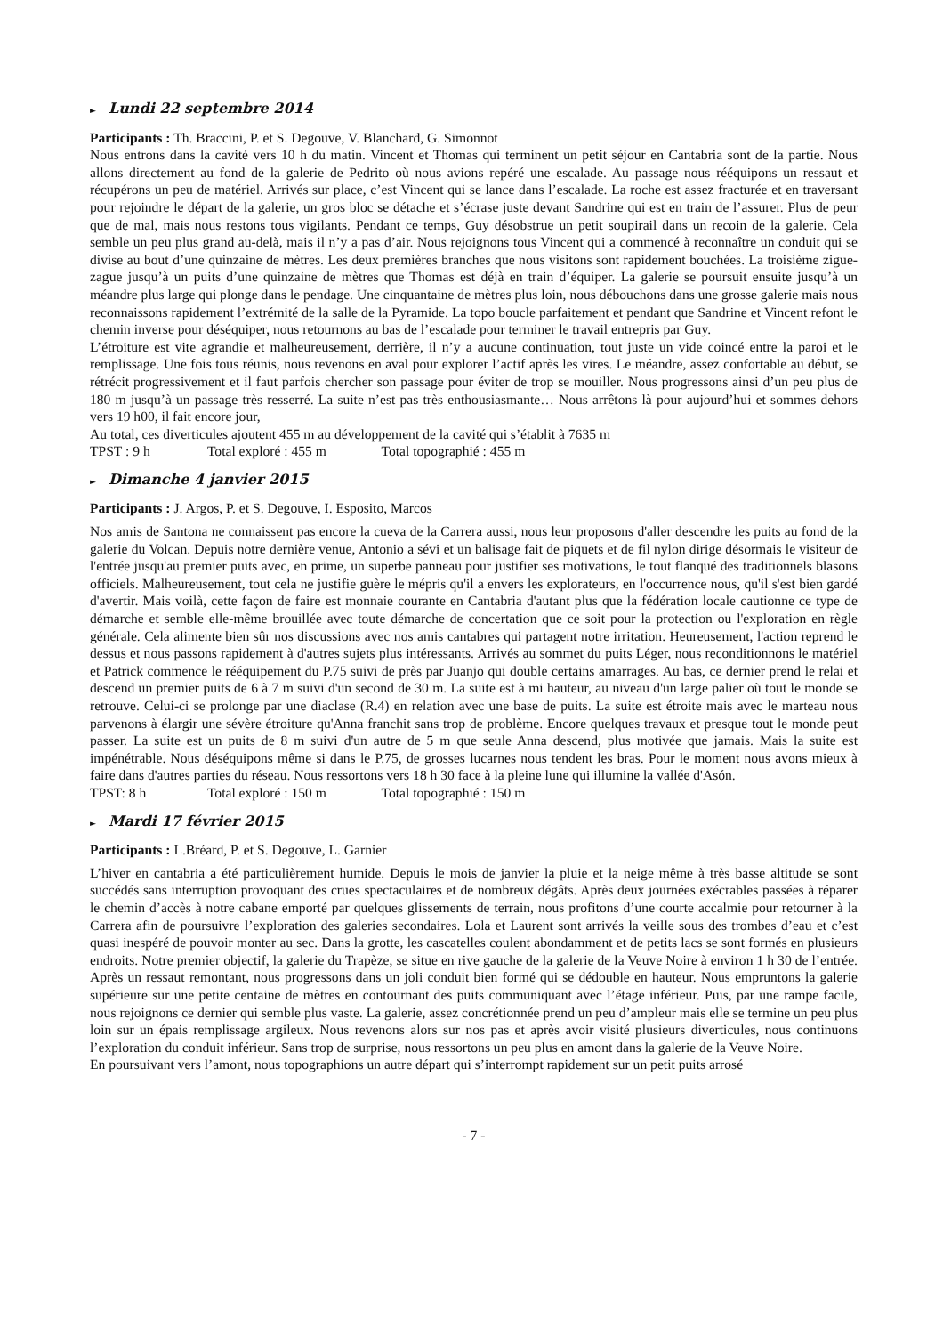► Lundi 22 septembre 2014
Participants : Th. Braccini, P. et S. Degouve, V. Blanchard, G. Simonnot
Nous entrons dans la cavité vers 10 h du matin. Vincent et Thomas qui terminent un petit séjour en Cantabria sont de la partie. Nous allons directement au fond de la galerie de Pedrito où nous avions repéré une escalade. Au passage nous rééquipons un ressaut et récupérons un peu de matériel. Arrivés sur place, c’est Vincent qui se lance dans l’escalade. La roche est assez fracturée et en traversant pour rejoindre le départ de la galerie, un gros bloc se détache et s’écrase juste devant Sandrine qui est en train de l’assurer. Plus de peur que de mal, mais nous restons tous vigilants. Pendant ce temps, Guy désobstrue un petit soupirail dans un recoin de la galerie. Cela semble un peu plus grand au-delà, mais il n’y a pas d’air. Nous rejoignons tous Vincent qui a commencé à reconnaître un conduit qui se divise au bout d’une quinzaine de mètres. Les deux premières branches que nous visitons sont rapidement bouchées. La troisième zigue-zague jusqu’à un puits d’une quinzaine de mètres que Thomas est déjà en train d’équiper. La galerie se poursuit ensuite jusqu’à un méandre plus large qui plonge dans le pendage. Une cinquantaine de mètres plus loin, nous débouchons dans une grosse galerie mais nous reconnaissons rapidement l’extrémité de la salle de la Pyramide. La topo boucle parfaitement et pendant que Sandrine et Vincent refont le chemin inverse pour déséquiper, nous retournons au bas de l’escalade pour terminer le travail entrepris par Guy.
L’étroiture est vite agrandie et malheureusement, derrière, il n’y a aucune continuation, tout juste un vide coincé entre la paroi et le remplissage. Une fois tous réunis, nous revenons en aval pour explorer l’actif après les vires. Le méandre, assez confortable au début, se rétrécit progressivement et il faut parfois chercher son passage pour éviter de trop se mouiller. Nous progressons ainsi d’un peu plus de 180 m jusqu’à un passage très resserré. La suite n’est pas très enthousiasmante… Nous arrêtons là pour aujourd’hui et sommes dehors vers 19 h00, il fait encore jour,
Au total, ces diverticules ajoutent 455 m au développement de la cavité qui s’établit à 7635 m
TPST : 9 h Total exploré : 455 m Total topographié : 455 m
► Dimanche 4 janvier 2015
Participants : J. Argos, P. et S. Degouve, I. Esposito, Marcos
Nos amis de Santona ne connaissent pas encore la cueva de la Carrera aussi, nous leur proposons d'aller descendre les puits au fond de la galerie du Volcan. Depuis notre dernière venue, Antonio a sévi et un balisage fait de piquets et de fil nylon dirige désormais le visiteur de l'entrée jusqu'au premier puits avec, en prime, un superbe panneau pour justifier ses motivations, le tout flanqué des traditionnels blasons officiels. Malheureusement, tout cela ne justifie guère le mépris qu'il a envers les explorateurs, en l'occurrence nous, qu'il s'est bien gardé d'avertir. Mais voilà, cette façon de faire est monnaie courante en Cantabria d'autant plus que la fédération locale cautionne ce type de démarche et semble elle-même brouillée avec toute démarche de concertation que ce soit pour la protection ou l'exploration en règle générale. Cela alimente bien sûr nos discussions avec nos amis cantabres qui partagent notre irritation. Heureusement, l'action reprend le dessus et nous passons rapidement à d'autres sujets plus intéressants. Arrivés au sommet du puits Léger, nous reconditionnons le matériel et Patrick commence le rééquipement du P.75 suivi de près par Juanjo qui double certains amarrages. Au bas, ce dernier prend le relai et descend un premier puits de 6 à 7 m suivi d'un second de 30 m. La suite est à mi hauteur, au niveau d'un large palier où tout le monde se retrouve. Celui-ci se prolonge par une diaclase (R.4) en relation avec une base de puits. La suite est étroite mais avec le marteau nous parvenons à élargir une sévère étroiture qu'Anna franchit sans trop de problème. Encore quelques travaux et presque tout le monde peut passer. La suite est un puits de 8 m suivi d'un autre de 5 m que seule Anna descend, plus motivée que jamais. Mais la suite est impénétrable. Nous déséquipons même si dans le P.75, de grosses lucarnes nous tendent les bras. Pour le moment nous avons mieux à faire dans d'autres parties du réseau. Nous ressortons vers 18 h 30 face à la pleine lune qui illumine la vallée d'Asón.
TPST: 8 h Total exploré : 150 m Total topographié : 150 m
► Mardi 17 février 2015
Participants : L.Bréard, P. et S. Degouve, L. Garnier
L’hiver en cantabria a été particulièrement humide. Depuis le mois de janvier la pluie et la neige même à très basse altitude se sont succédés sans interruption provoquant des crues spectaculaires et de nombreux dégâts. Après deux journées exécrables passées à réparer le chemin d’accès à notre cabane emporté par quelques glissements de terrain, nous profitons d’une courte accalmie pour retourner à la Carrera afin de poursuivre l’exploration des galeries secondaires. Lola et Laurent sont arrivés la veille sous des trombes d’eau et c’est quasi inespéré de pouvoir monter au sec. Dans la grotte, les cascatelles coulent abondamment et de petits lacs se sont formés en plusieurs endroits. Notre premier objectif, la galerie du Trapèze, se situe en rive gauche de la galerie de la Veuve Noire à environ 1 h 30 de l’entrée. Après un ressaut remontant, nous progressons dans un joli conduit bien formé qui se dédouble en hauteur. Nous empruntons la galerie supérieure sur une petite centaine de mètres en contournant des puits communiquant avec l’étage inférieur. Puis, par une rampe facile, nous rejoignons ce dernier qui semble plus vaste. La galerie, assez concrétionnée prend un peu d’ampleur mais elle se termine un peu plus loin sur un épais remplissage argileux. Nous revenons alors sur nos pas et après avoir visité plusieurs diverticules, nous continuons l’exploration du conduit inférieur. Sans trop de surprise, nous ressortons un peu plus en amont dans la galerie de la Veuve Noire.
En poursuivant vers l’amont, nous topographions un autre départ qui s’interrompt rapidement sur un petit puits arrosé
- 7 -